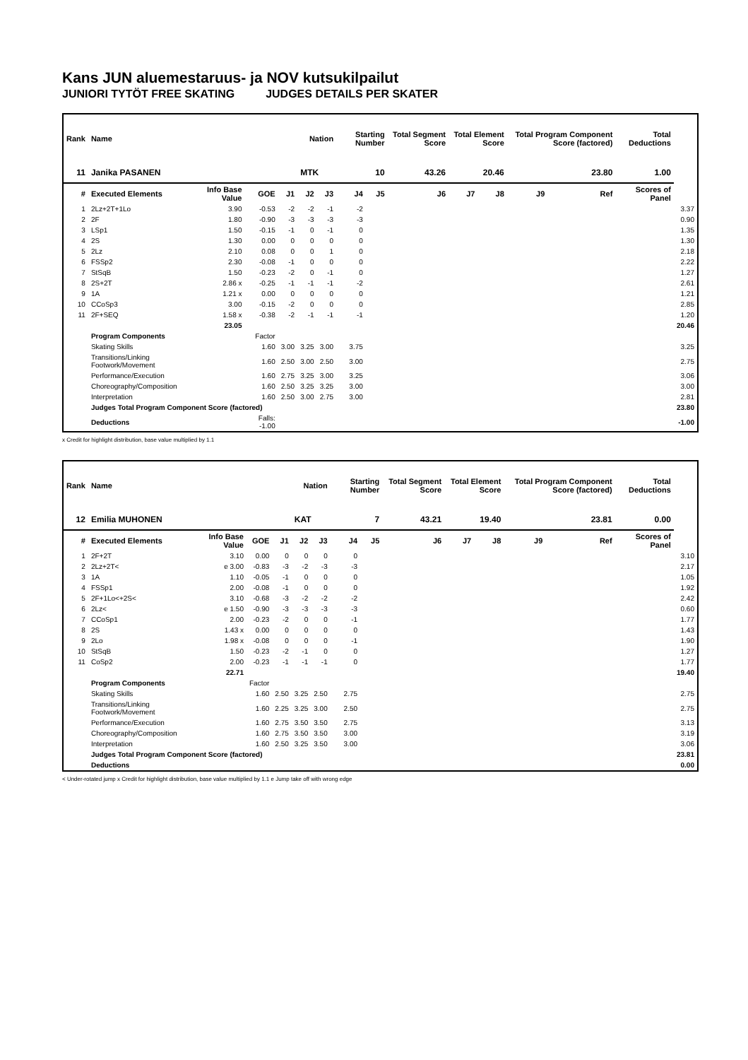Kans JUN aluemestaruus- ja NOV kutsukilpailut
JUNIORI TYTÖT FREE SKATING JUDGES DETAILS PER SKATER
| Rank | Name | | | | Nation | | Starting Number | | Total Segment Score | Total Element Score | | Total Program Component Score (factored) | | | Total Deductions | |
| --- | --- | --- | --- | --- | --- | --- | --- | --- | --- | --- | --- | --- | --- | --- | --- | --- |
| 11 | Janika PASANEN | | | | MTK | | 10 | | 43.26 | 20.46 | | 23.80 | | | 1.00 | |
| # | Executed Elements | Info Base Value | GOE | J1 | J2 | J3 | J4 | J5 | J6 | J7 | J8 | J9 | | Ref | Scores of Panel | |
| 1 | 2Lz+2T+1Lo | 3.90 | -0.53 | -2 | -2 | -1 | -2 | | | | | | | | | 3.37 |
| 2 | 2F | 1.80 | -0.90 | -3 | -3 | -3 | -3 | | | | | | | | | 0.90 |
| 3 | LSp1 | 1.50 | -0.15 | -1 | 0 | -1 | 0 | | | | | | | | | 1.35 |
| 4 | 2S | 1.30 | 0.00 | 0 | 0 | 0 | 0 | | | | | | | | | 1.30 |
| 5 | 2Lz | 2.10 | 0.08 | 0 | 0 | 1 | 0 | | | | | | | | | 2.18 |
| 6 | FSSp2 | 2.30 | -0.08 | -1 | 0 | 0 | 0 | | | | | | | | | 2.22 |
| 7 | StSqB | 1.50 | -0.23 | -2 | 0 | -1 | 0 | | | | | | | | | 1.27 |
| 8 | 2S+2T | 2.86 x | -0.25 | -1 | -1 | -1 | -2 | | | | | | | | | 2.61 |
| 9 | 1A | 1.21 x | 0.00 | 0 | 0 | 0 | 0 | | | | | | | | | 1.21 |
| 10 | CCoSp3 | 3.00 | -0.15 | -2 | 0 | 0 | 0 | | | | | | | | | 2.85 |
| 11 | 2F+SEQ | 1.58 x | -0.38 | -2 | -1 | -1 | -1 | | | | | | | | | 1.20 |
| | | 23.05 | | | | | | | | | | | | | | 20.46 |
| | Program Components | | Factor | | | | | | | | | | | | | |
| | Skating Skills | | 1.60 | 3.00 | 3.25 | 3.00 | 3.75 | | | | | | | | | 3.25 |
| | Transitions/Linking Footwork/Movement | | 1.60 | 2.50 | 3.00 | 2.50 | 3.00 | | | | | | | | | 2.75 |
| | Performance/Execution | | 1.60 | 2.75 | 3.25 | 3.00 | 3.25 | | | | | | | | | 3.06 |
| | Choreography/Composition | | 1.60 | 2.50 | 3.25 | 3.25 | 3.00 | | | | | | | | | 3.00 |
| | Interpretation | | 1.60 | 2.50 | 3.00 | 2.75 | 3.00 | | | | | | | | | 2.81 |
| | Judges Total Program Component Score (factored) | | | | | | | | | | | | | | | 23.80 |
| | Deductions | | Falls: -1.00 | | | | | | | | | | | | | -1.00 |
x Credit for highlight distribution, base value multiplied by 1.1
| Rank | Name | | | | Nation | | Starting Number | | Total Segment Score | Total Element Score | | Total Program Component Score (factored) | | | Total Deductions | |
| --- | --- | --- | --- | --- | --- | --- | --- | --- | --- | --- | --- | --- | --- | --- | --- | --- |
| 12 | Emilia MUHONEN | | | | KAT | | 7 | | 43.21 | 19.40 | | 23.81 | | | 0.00 | |
| # | Executed Elements | Info Base Value | GOE | J1 | J2 | J3 | J4 | J5 | J6 | J7 | J8 | J9 | | Ref | Scores of Panel | |
| 1 | 2F+2T | 3.10 | 0.00 | 0 | 0 | 0 | 0 | | | | | | | | | 3.10 |
| 2 | 2Lz+2T< | e 3.00 | -0.83 | -3 | -2 | -3 | -3 | | | | | | | | | 2.17 |
| 3 | 1A | 1.10 | -0.05 | -1 | 0 | 0 | 0 | | | | | | | | | 1.05 |
| 4 | FSSp1 | 2.00 | -0.08 | -1 | 0 | 0 | 0 | | | | | | | | | 1.92 |
| 5 | 2F+1Lo<+2S< | 3.10 | -0.68 | -3 | -2 | -2 | -2 | | | | | | | | | 2.42 |
| 6 | 2Lz< | e 1.50 | -0.90 | -3 | -3 | -3 | -3 | | | | | | | | | 0.60 |
| 7 | CCoSp1 | 2.00 | -0.23 | -2 | 0 | 0 | -1 | | | | | | | | | 1.77 |
| 8 | 2S | 1.43 x | 0.00 | 0 | 0 | 0 | 0 | | | | | | | | | 1.43 |
| 9 | 2Lo | 1.98 x | -0.08 | 0 | 0 | 0 | -1 | | | | | | | | | 1.90 |
| 10 | StSqB | 1.50 | -0.23 | -2 | -1 | 0 | 0 | | | | | | | | | 1.27 |
| 11 | CoSp2 | 2.00 | -0.23 | -1 | -1 | -1 | 0 | | | | | | | | | 1.77 |
| | | 22.71 | | | | | | | | | | | | | | 19.40 |
| | Program Components | | Factor | | | | | | | | | | | | | |
| | Skating Skills | | 1.60 | 2.50 | 3.25 | 2.50 | 2.75 | | | | | | | | | 2.75 |
| | Transitions/Linking Footwork/Movement | | 1.60 | 2.25 | 3.25 | 3.00 | 2.50 | | | | | | | | | 2.75 |
| | Performance/Execution | | 1.60 | 2.75 | 3.50 | 3.50 | 2.75 | | | | | | | | | 3.13 |
| | Choreography/Composition | | 1.60 | 2.75 | 3.50 | 3.50 | 3.00 | | | | | | | | | 3.19 |
| | Interpretation | | 1.60 | 2.50 | 3.25 | 3.50 | 3.00 | | | | | | | | | 3.06 |
| | Judges Total Program Component Score (factored) | | | | | | | | | | | | | | | 23.81 |
| | Deductions | | | | | | | | | | | | | | | 0.00 |
< Under-rotated jump x Credit for highlight distribution, base value multiplied by 1.1 e Jump take off with wrong edge